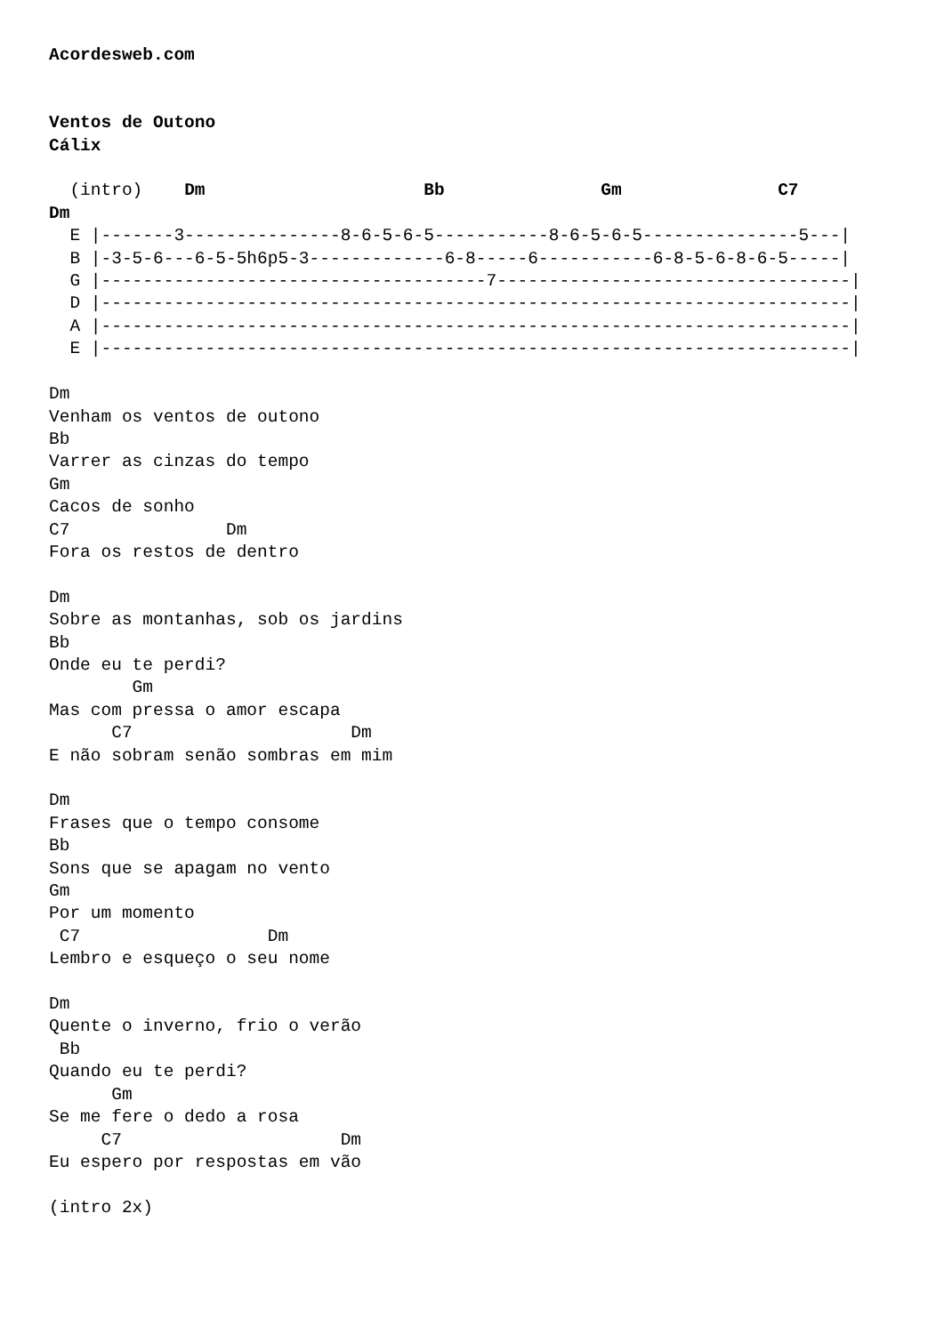Acordesweb.com


Ventos de Outono
Cálix

  (intro)    Dm                     Bb               Gm               C7
Dm
  E |-------3---------------8-6-5-6-5-----------8-6-5-6-5---------------5---|
  B |-3-5-6---6-5-5h6p5-3-------------6-8-----6-----------6-8-5-6-8-6-5-----|
  G |-------------------------------------7----------------------------------|
  D |------------------------------------------------------------------------|
  A |------------------------------------------------------------------------|
  E |------------------------------------------------------------------------|

Dm
Venham os ventos de outono
Bb
Varrer as cinzas do tempo
Gm
Cacos de sonho
C7               Dm
Fora os restos de dentro

Dm
Sobre as montanhas, sob os jardins
Bb
Onde eu te perdi?
        Gm
Mas com pressa o amor escapa
      C7                     Dm
E não sobram senão sombras em mim

Dm
Frases que o tempo consome
Bb
Sons que se apagam no vento
Gm
Por um momento
 C7                  Dm
Lembro e esqueço o seu nome

Dm
Quente o inverno, frio o verão
 Bb
Quando eu te perdi?
      Gm
Se me fere o dedo a rosa
     C7                     Dm
Eu espero por respostas em vão

(intro 2x)